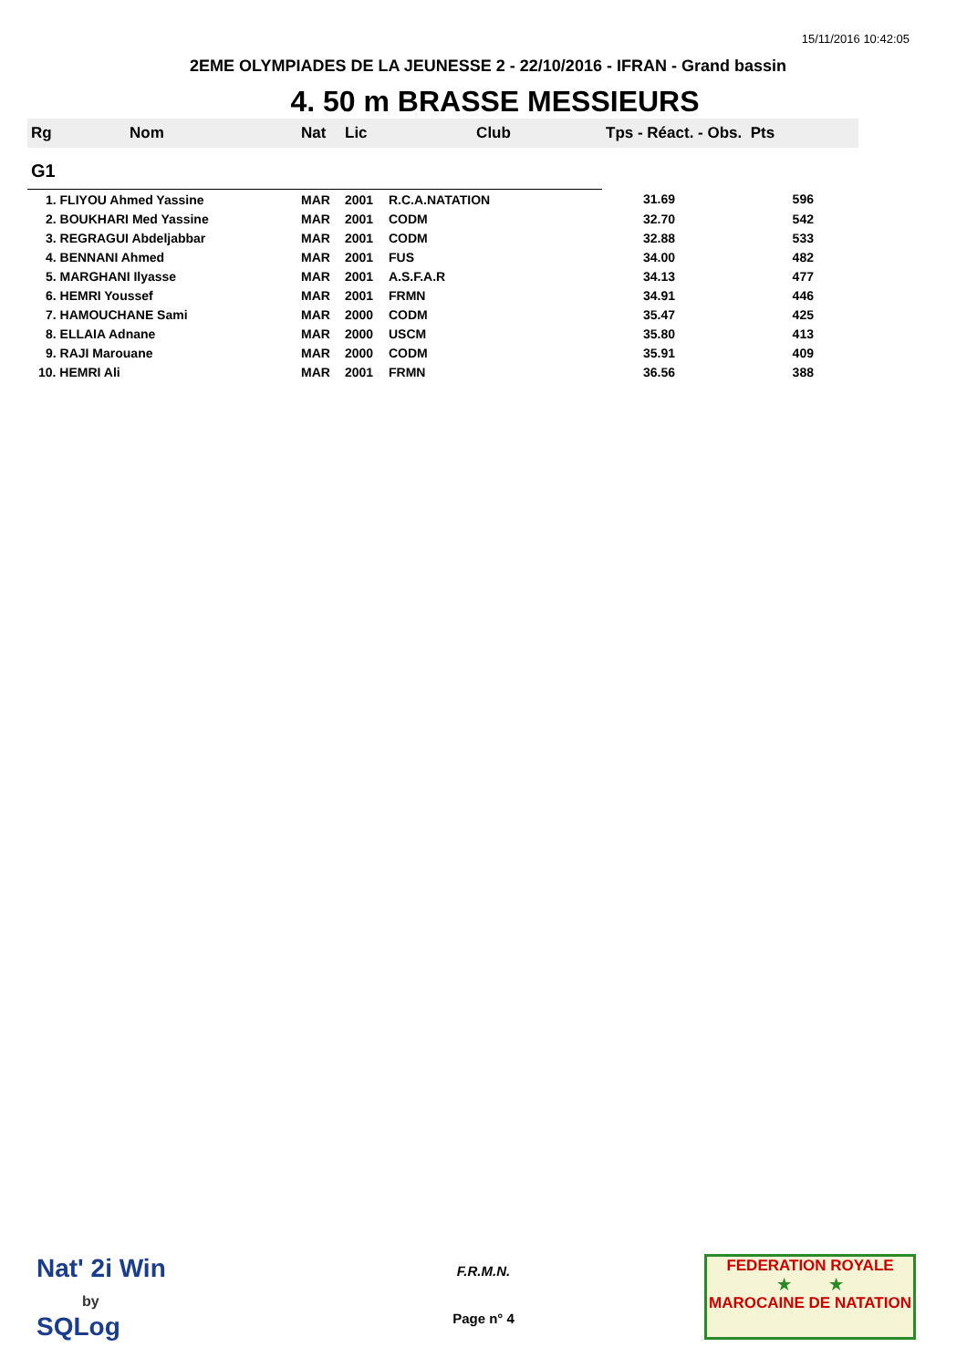15/11/2016 10:42:05
2EME OLYMPIADES DE LA JEUNESSE 2 - 22/10/2016 - IFRAN - Grand bassin
4. 50 m BRASSE MESSIEURS
| Rg | Nom | Nat | Lic | Club | Tps - Réact. - Obs. Pts | |
| --- | --- | --- | --- | --- | --- | --- |
| G1 | | | | | | |
| 1. FLIYOU Ahmed Yassine | | MAR | 2001 | R.C.A.NATATION | 31.69 | 596 |
| 2. BOUKHARI Med Yassine | | MAR | 2001 | CODM | 32.70 | 542 |
| 3. REGRAGUI Abdeljabbar | | MAR | 2001 | CODM | 32.88 | 533 |
| 4. BENNANI Ahmed | | MAR | 2001 | FUS | 34.00 | 482 |
| 5. MARGHANI Ilyasse | | MAR | 2001 | A.S.F.A.R | 34.13 | 477 |
| 6. HEMRI Youssef | | MAR | 2001 | FRMN | 34.91 | 446 |
| 7. HAMOUCHANE Sami | | MAR | 2000 | CODM | 35.47 | 425 |
| 8. ELLAIA Adnane | | MAR | 2000 | USCM | 35.80 | 413 |
| 9. RAJI Marouane | | MAR | 2000 | CODM | 35.91 | 409 |
| 10. HEMRI Ali | | MAR | 2001 | FRMN | 36.56 | 388 |
Nat' 2i Win
by
SQLog
F.R.M.N.
Page n° 4
FEDERATION ROYALE
★ ★
MAROCAINE DE NATATION